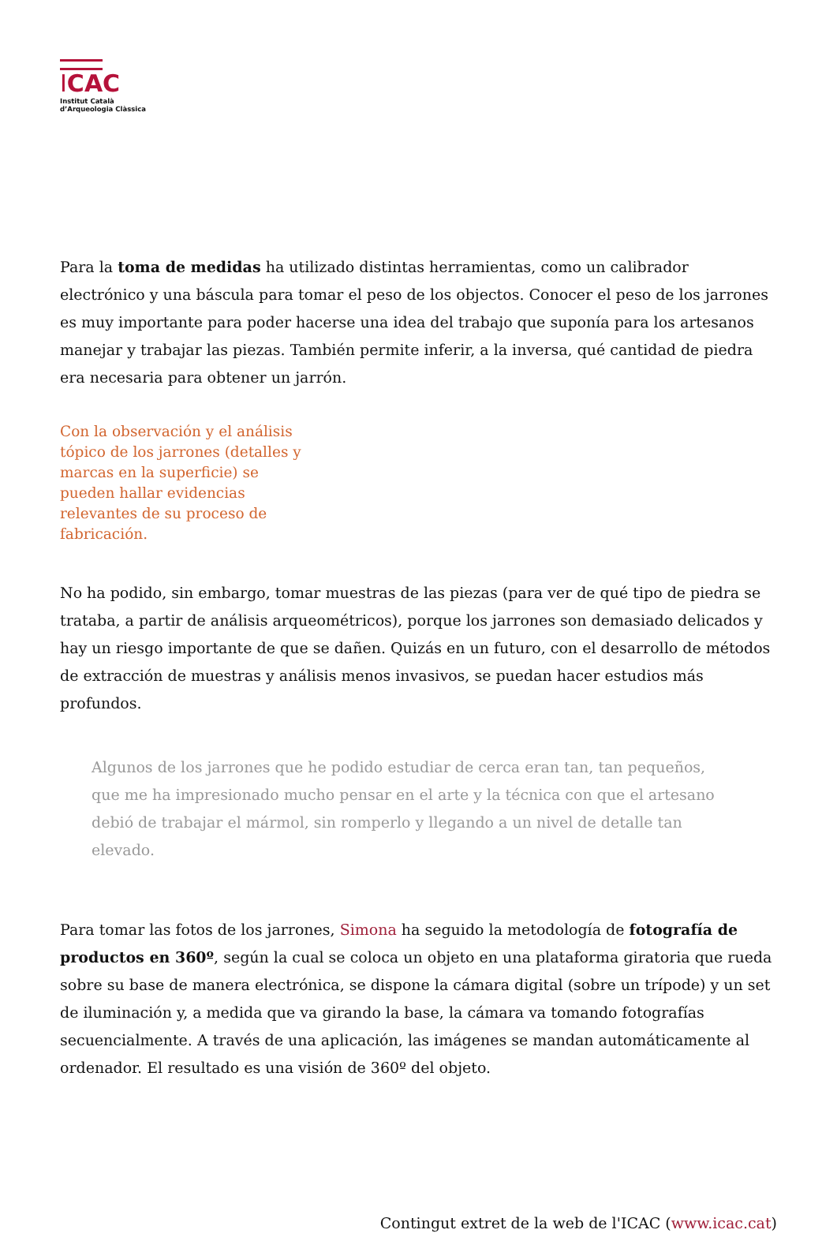ICAC
Institut Català
d’Arqueologia Clàssica
Para la toma de medidas ha utilizado distintas herramientas, como un calibrador electrónico y una báscula para tomar el peso de los objectos. Conocer el peso de los jarrones es muy importante para poder hacerse una idea del trabajo que suponía para los artesanos manejar y trabajar las piezas. También permite inferir, a la inversa, qué cantidad de piedra era necesaria para obtener un jarrón.
Con la observación y el análisis tópico de los jarrones (detalles y marcas en la superficie) se pueden hallar evidencias relevantes de su proceso de fabricación.
No ha podido, sin embargo, tomar muestras de las piezas (para ver de qué tipo de piedra se trataba, a partir de análisis arqueométricos), porque los jarrones son demasiado delicados y hay un riesgo importante de que se dañen. Quizás en un futuro, con el desarrollo de métodos de extracción de muestras y análisis menos invasivos, se puedan hacer estudios más profundos.
Algunos de los jarrones que he podido estudiar de cerca eran tan, tan pequeños, que me ha impresionado mucho pensar en el arte y la técnica con que el artesano debió de trabajar el mármol, sin romperlo y llegando a un nivel de detalle tan elevado.
Para tomar las fotos de los jarrones, Simona ha seguido la metodología de fotografía de productos en 360º, según la cual se coloca un objeto en una plataforma giratoria que rueda sobre su base de manera electrónica, se dispone la cámara digital (sobre un trípode) y un set de iluminación y, a medida que va girando la base, la cámara va tomando fotografías secuencialmente. A través de una aplicación, las imágenes se mandan automáticamente al ordenador. El resultado es una visión de 360º del objeto.
Contingut extret de la web de l'ICAC (www.icac.cat)